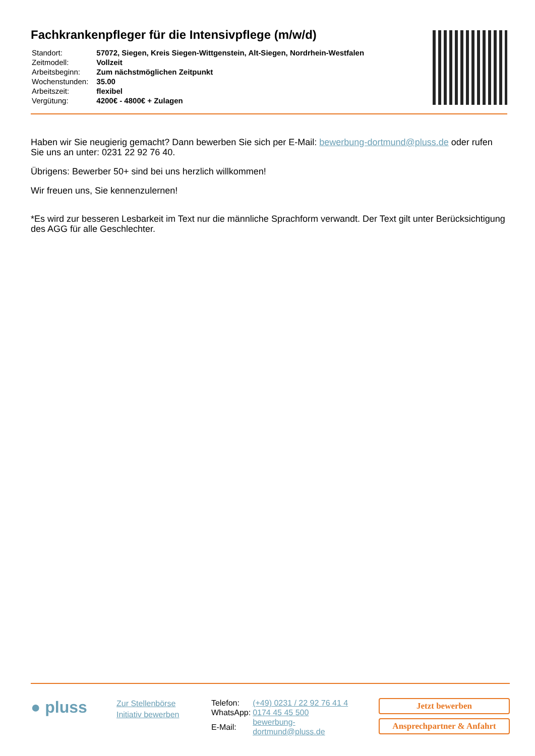Fachkrankenpfleger für die Intensivpflege (m/w/d)
| Standort: | 57072, Siegen, Kreis Siegen-Wittgenstein, Alt-Siegen, Nordrhein-Westfalen |
| Zeitmodell: | Vollzeit |
| Arbeitsbeginn: | Zum nächstmöglichen Zeitpunkt |
| Wochenstunden: | 35.00 |
| Arbeitszeit: | flexibel |
| Vergütung: | 4200€ - 4800€ + Zulagen |
Haben wir Sie neugierig gemacht? Dann bewerben Sie sich per E-Mail: bewerbung-dortmund@pluss.de oder rufen Sie uns an unter: 0231 22 92 76 40.
Übrigens: Bewerber 50+ sind bei uns herzlich willkommen!
Wir freuen uns, Sie kennenzulernen!
*Es wird zur besseren Lesbarkeit im Text nur die männliche Sprachform verwandt. Der Text gilt unter Berücksichtigung des AGG für alle Geschlechter.
● pluss
Zur Stellenbörse
Initiativ bewerben
| Telefon: | (+49) 0231 / 22 92 76 41 4 |
| WhatsApp: | 0174 45 45 500 |
| E-Mail: | bewerbung-dortmund@pluss.de |
Jetzt bewerben
Ansprechpartner & Anfahrt